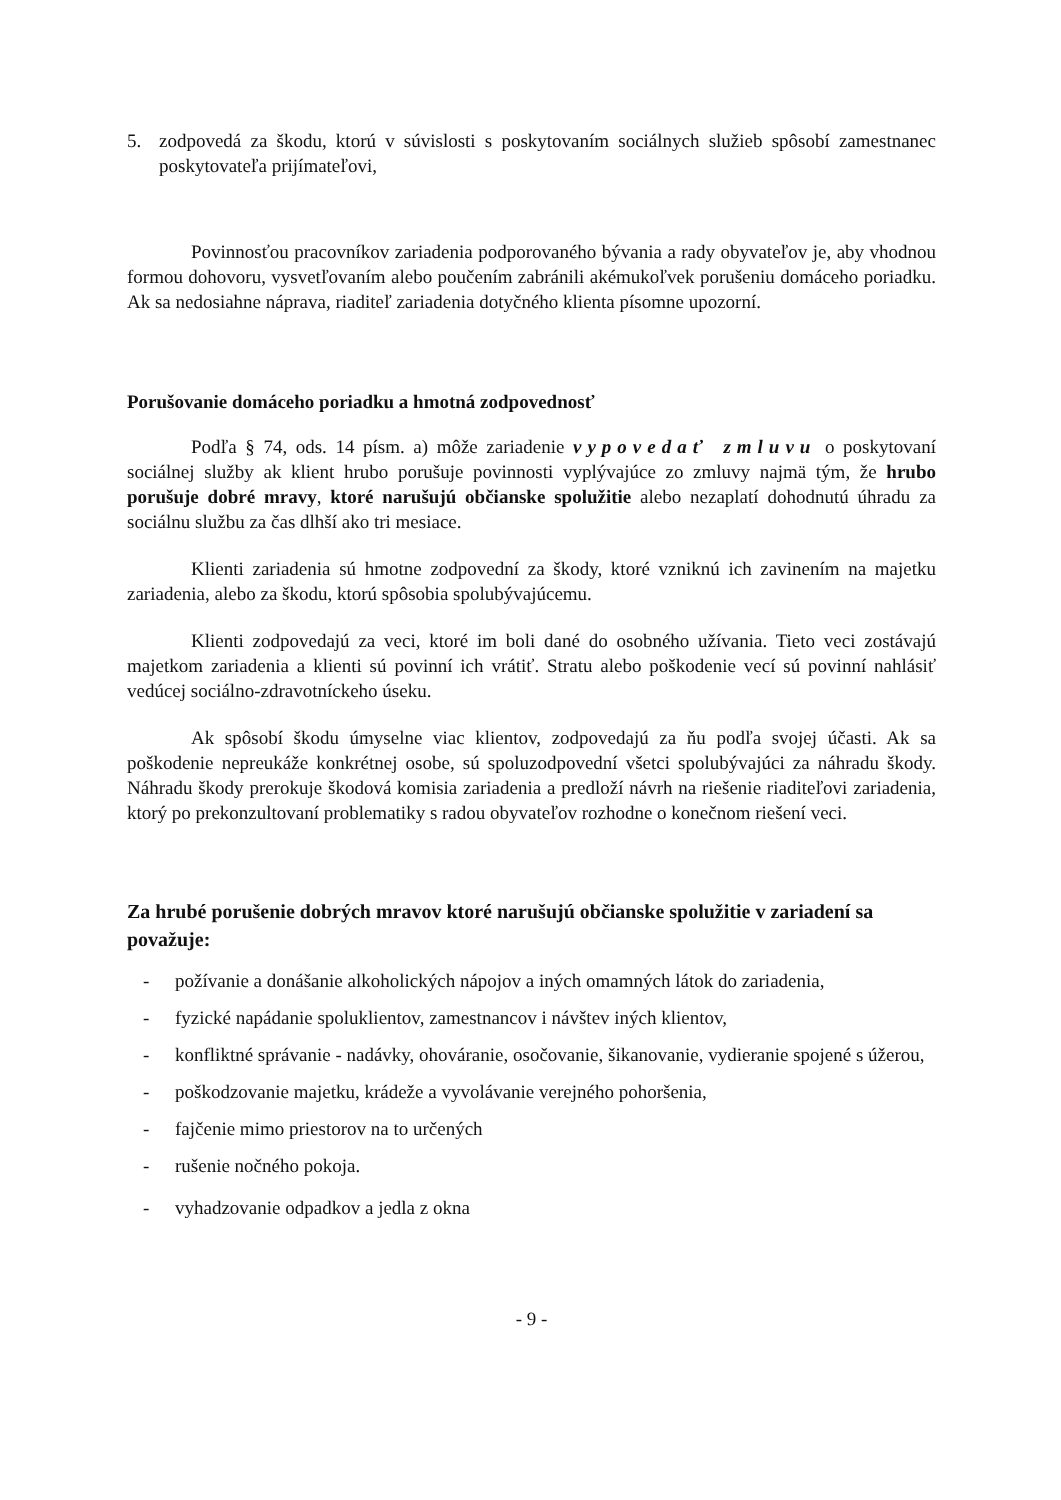5. zodpovedá za škodu, ktorú v súvislosti s poskytovaním sociálnych služieb spôsobí zamestnanec poskytovateľa prijímateľovi,
Povinnosťou pracovníkov zariadenia podporovaného bývania a rady obyvateľov je, aby vhodnou formou dohovoru, vysvetľovaním alebo poučením zabránili akémukoľvek porušeniu domáceho poriadku. Ak sa nedosiahne náprava, riaditeľ zariadenia dotyčného klienta písomne upozorní.
Porušovanie domáceho poriadku a hmotná zodpovednosť
Podľa § 74, ods. 14 písm. a) môže zariadenie vypovedať zmluvu o poskytovaní sociálnej služby ak klient hrubo porušuje povinnosti vyplývajúce zo zmluvy najmä tým, že hrubo porušuje dobré mravy, ktoré narušujú občianske spolužitie alebo nezaplatí dohodnutú úhradu za sociálnu službu za čas dlhší ako tri mesiace.
Klienti zariadenia sú hmotne zodpovední za škody, ktoré vzniknú ich zavinením na majetku zariadenia, alebo za škodu, ktorú spôsobia spolubývajúcemu.
Klienti zodpovedajú za veci, ktoré im boli dané do osobného užívania. Tieto veci zostávajú majetkom zariadenia a klienti sú povinní ich vrátiť. Stratu alebo poškodenie vecí sú povinní nahlásiť vedúcej sociálno-zdravotníckeho úseku.
Ak spôsobí škodu úmyselne viac klientov, zodpovedajú za ňu podľa svojej účasti. Ak sa poškodenie nepreukáže konkrétnej osobe, sú spoluzodpovední všetci spolubývajúci za náhradu škody. Náhradu škody prerokuje škodová komisia zariadenia a predloží návrh na riešenie riaditeľovi zariadenia, ktorý po prekonzultovaní problematiky s radou obyvateľov rozhodne o konečnom riešení veci.
Za hrubé porušenie dobrých mravov ktoré narušujú občianske spolužitie v zariadení sa považuje:
- požívanie a donášanie alkoholických nápojov a iných omamných látok do zariadenia,
- fyzické napádanie spoluklientov, zamestnancov i návštev iných klientov,
- konfliktné správanie - nadávky, ohováranie, osočovanie, šikanovanie, vydieranie spojené s úžerou,
- poškodzovanie majetku, krádeže a vyvolávanie verejného pohoršenia,
- fajčenie mimo priestorov na to určených
- rušenie nočného pokoja.
- vyhadzovanie odpadkov a jedla z okna
- 9 -